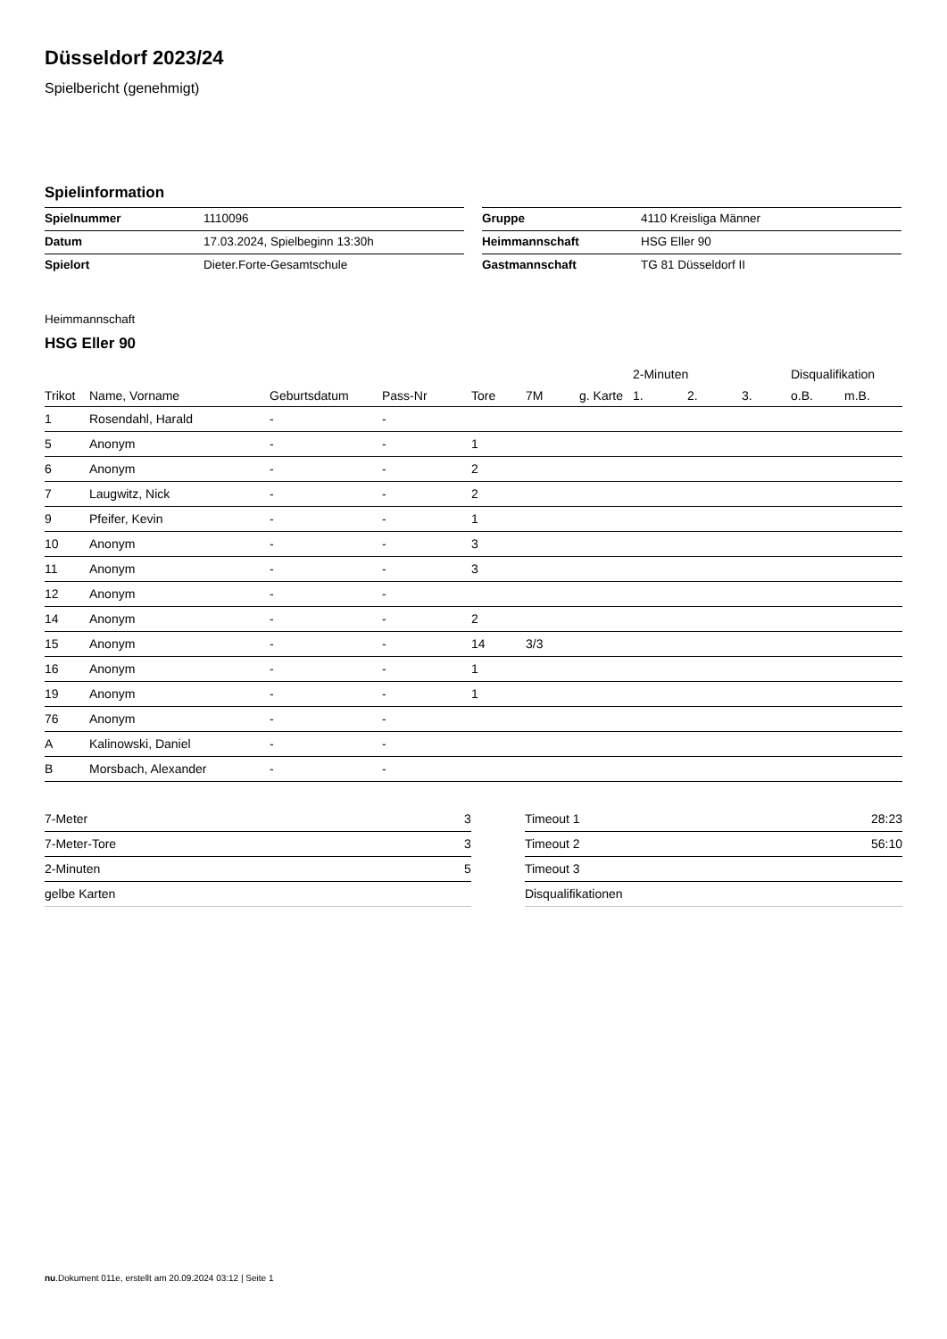Düsseldorf 2023/24
Spielbericht (genehmigt)
Spielinformation
| Spielnummer | 1110096 |
| Datum | 17.03.2024, Spielbeginn 13:30h |
| Spielort | Dieter.Forte-Gesamtschule |
| Gruppe | 4110 Kreisliga Männer |
| Heimmannschaft | HSG Eller 90 |
| Gastmannschaft | TG 81 Düsseldorf II |
Heimmannschaft
HSG Eller 90
| | | | | | | | 2-Minuten | | | Disqualifikation | |
| --- | --- | --- | --- | --- | --- | --- | --- | --- | --- | --- | --- |
| Trikot | Name, Vorname | Geburtsdatum | Pass-Nr | Tore | 7M | g. Karte | 1. | 2. | 3. | o.B. | m.B. |
| 1 | Rosendahl, Harald | - | - | | | | | | | | |
| 5 | Anonym | - | - | 1 | | | | | | | |
| 6 | Anonym | - | - | 2 | | | | | | | |
| 7 | Laugwitz, Nick | - | - | 2 | | | | | | | |
| 9 | Pfeifer, Kevin | - | - | 1 | | | | | | | |
| 10 | Anonym | - | - | 3 | | | | | | | |
| 11 | Anonym | - | - | 3 | | | | | | | |
| 12 | Anonym | - | - | | | | | | | | |
| 14 | Anonym | - | - | 2 | | | | | | | |
| 15 | Anonym | - | - | 14 | 3/3 | | | | | | |
| 16 | Anonym | - | - | 1 | | | | | | | |
| 19 | Anonym | - | - | 1 | | | | | | | |
| 76 | Anonym | - | - | | | | | | | | |
| A | Kalinowski, Daniel | - | - | | | | | | | | |
| B | Morsbach, Alexander | - | - | | | | | | | | |
| 7-Meter | 3 |
| 7-Meter-Tore | 3 |
| 2-Minuten | 5 |
| gelbe Karten | |
| Timeout 1 | 28:23 |
| Timeout 2 | 56:10 |
| Timeout 3 | |
| Disqualifikationen | |
nu.Dokument 011e, erstellt am 20.09.2024 03:12 | Seite 1